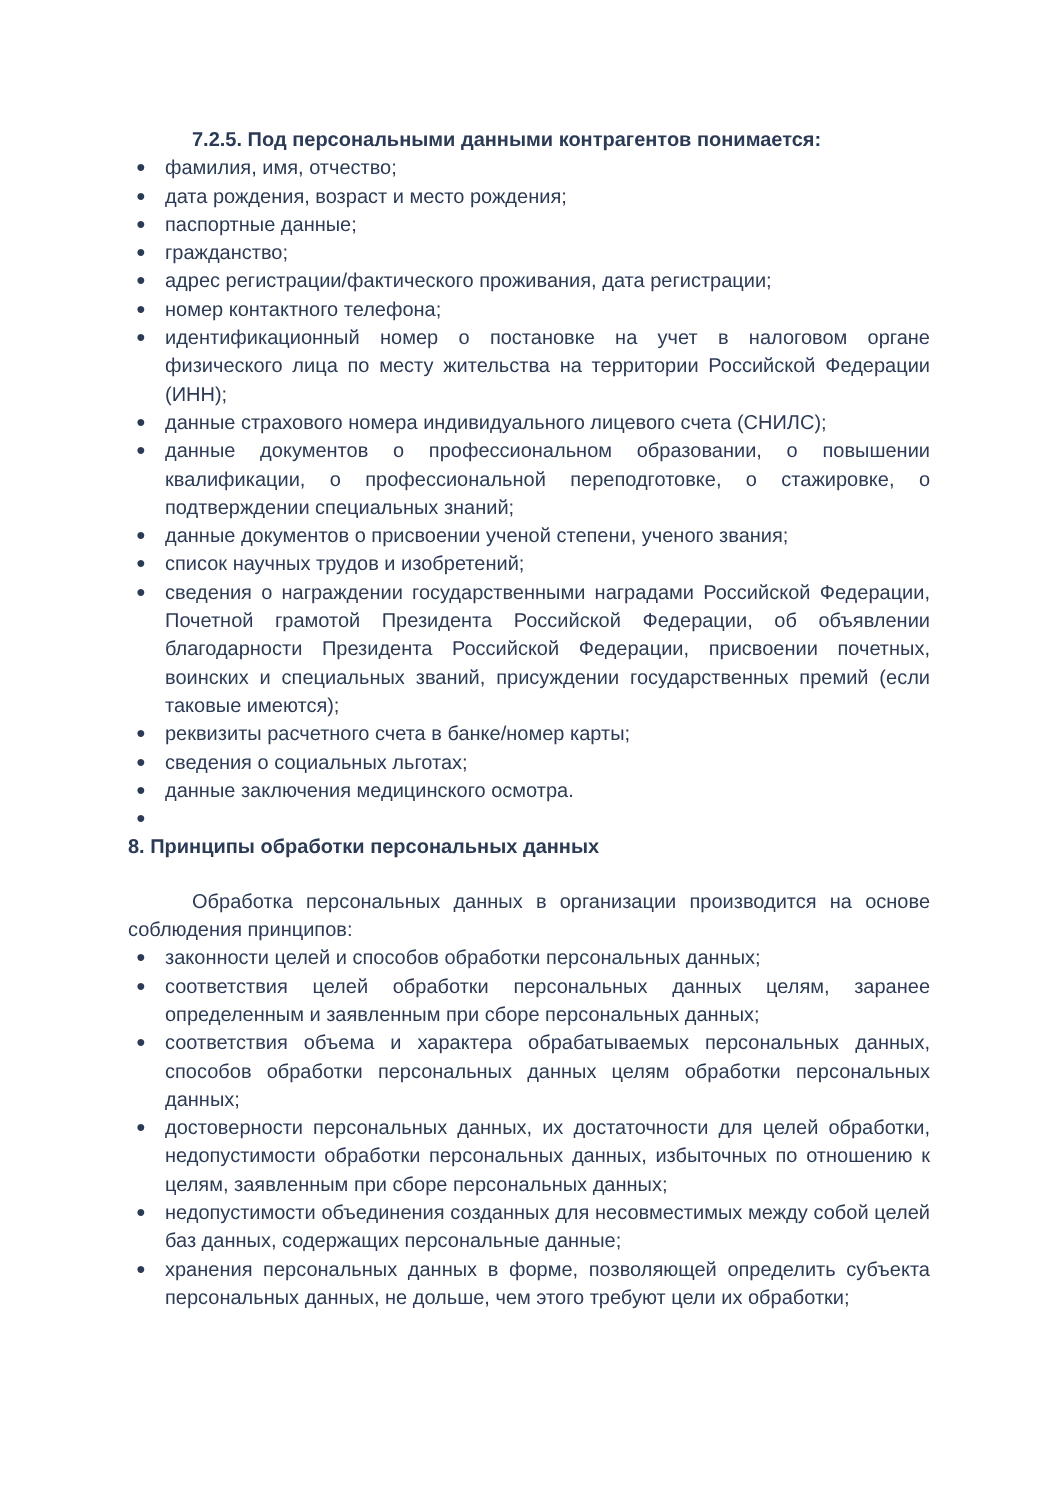7.2.5. Под персональными данными контрагентов понимается:
● фамилия, имя, отчество;
● дата рождения, возраст и место рождения;
● паспортные данные;
● гражданство;
● адрес регистрации/фактического проживания, дата регистрации;
● номер контактного телефона;
● идентификационный номер о постановке на учет в налоговом органе физического лица по месту жительства на территории Российской Федерации (ИНН);
● данные страхового номера индивидуального лицевого счета (СНИЛС);
● данные документов о профессиональном образовании, о повышении квалификации, о профессиональной переподготовке, о стажировке, о подтверждении специальных знаний;
● данные документов о присвоении ученой степени, ученого звания;
● список научных трудов и изобретений;
● сведения о награждении государственными наградами Российской Федерации, Почетной грамотой Президента Российской Федерации, об объявлении благодарности Президента Российской Федерации, присвоении почетных, воинских и специальных званий, присуждении государственных премий (если таковые имеются);
● реквизиты расчетного счета в банке/номер карты;
● сведения о социальных льготах;
● данные заключения медицинского осмотра.
●
8. Принципы обработки персональных данных
Обработка персональных данных в организации производится на основе соблюдения принципов:
● законности целей и способов обработки персональных данных;
● соответствия целей обработки персональных данных целям, заранее определенным и заявленным при сборе персональных данных;
● соответствия объема и характера обрабатываемых персональных данных, способов обработки персональных данных целям обработки персональных данных;
● достоверности персональных данных, их достаточности для целей обработки, недопустимости обработки персональных данных, избыточных по отношению к целям, заявленным при сборе персональных данных;
● недопустимости объединения созданных для несовместимых между собой целей баз данных, содержащих персональные данные;
● хранения персональных данных в форме, позволяющей определить субъекта персональных данных, не дольше, чем этого требуют цели их обработки;